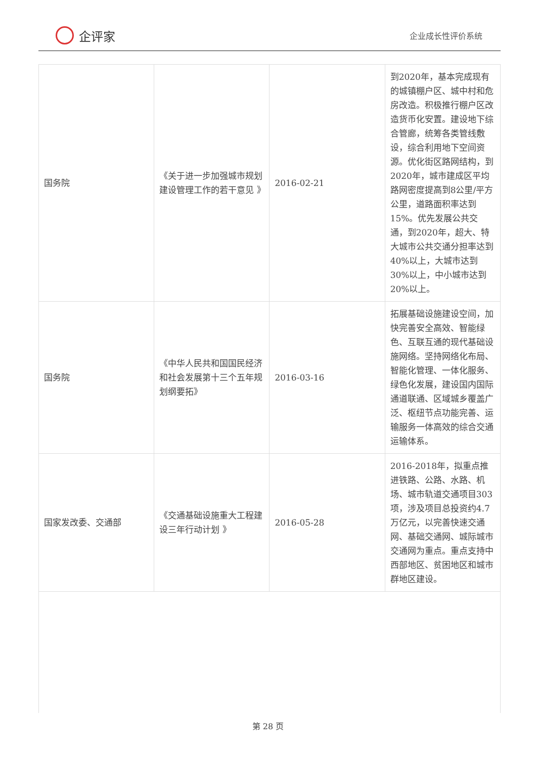企评家
企业成长性评价系统
| 国务院 | 《关于进一步加强城市规划建设管理工作的若干意见 》 | 2016-02-21 | 到2020年，基本完成现有的城镇棚户区、城中村和危房改造。积极推行棚户区改造货币化安置。建设地下综合管廊，统筹各类管线敷设，综合利用地下空间资源。优化街区路网结构，到2020年，城市建成区平均路网密度提高到8公里/平方公里，道路面积率达到15%。优先发展公共交通，到2020年，超大、特大城市公共交通分担率达到40%以上，大城市达到30%以上，中小城市达到20%以上。 |
| 国务院 | 《中华人民共和国国民经济和社会发展第十三个五年规划纲要拓》 | 2016-03-16 | 拓展基础设施建设空间，加快完善安全高效、智能绿色、互联互通的现代基础设施网络。坚持网络化布局、智能化管理、一体化服务、绿色化发展，建设国内国际通道联通、区域城乡覆盖广泛、枢纽节点功能完善、运输服务一体高效的综合交通运输体系。 |
| 国家发改委、交通部 | 《交通基础设施重大工程建设三年行动计划 》 | 2016-05-28 | 2016-2018年，拟重点推进铁路、公路、水路、机场、城市轨道交通项目303项，涉及项目总投资约4.7万亿元，以完善快速交通网、基础交通网、城际城市交通网为重点。重点支持中西部地区、贫困地区和城市群地区建设。 |
第 28 页